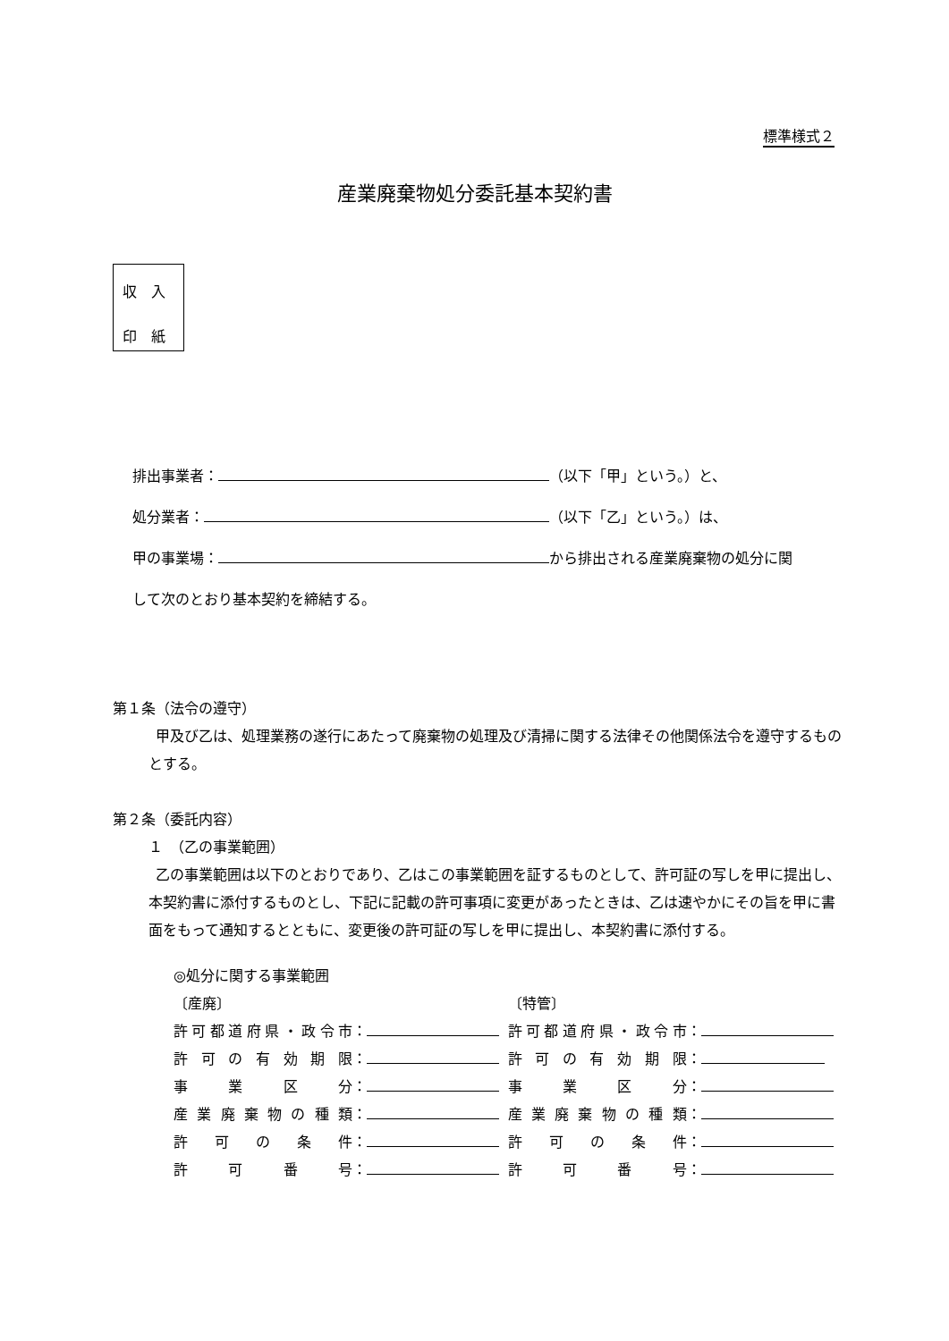標準様式２
産業廃棄物処分委託基本契約書
収　入
印　紙
排出事業者： （以下「甲」という。）と、
処分業者： （以下「乙」という。）は、
甲の事業場： から排出される産業廃棄物の処分に関
して次のとおり基本契約を締結する。
第１条（法令の遵守）
　甲及び乙は、処理業務の遂行にあたって廃棄物の処理及び清掃に関する法律その他関係法令を遵守するものとする。
第２条（委託内容）
１　（乙の事業範囲）
　乙の事業範囲は以下のとおりであり、乙はこの事業範囲を証するものとして、許可証の写しを甲に提出し、本契約書に添付するものとし、下記に記載の許可事項に変更があったときは、乙は速やかにその旨を甲に書面をもって通知するとともに、変更後の許可証の写しを甲に提出し、本契約書に添付する。
◎処分に関する事業範囲
〔産廃〕
許可都道府県・政令市 ：
許可の有効期限 ：
事業区分 ：
産業廃棄物の種類 ：
許可の条件 ：
許可番号 ：
〔特管〕
許可都道府県・政令市 ：
許可の有効期限 ：
事業区分 ：
産業廃棄物の種類 ：
許可の条件 ：
許可番号 ：